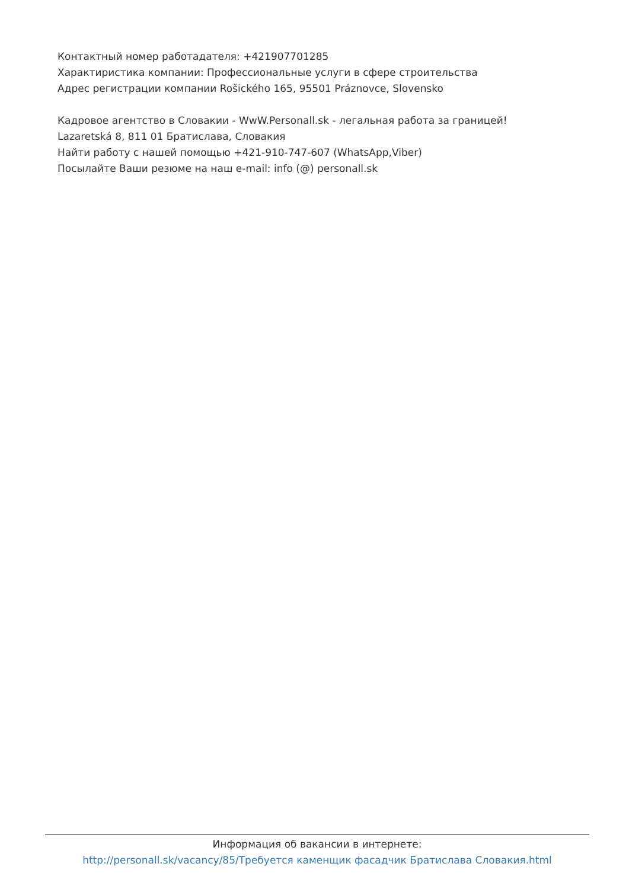Контактный номер работадателя: +421907701285
Характиристика компании: Профессиональные услуги в сфере строительства
Адрес регистрации компании Rošického 165, 95501 Práznovce, Slovensko
Кадровое агентство в Словакии - WwW.Personall.sk - легальная работа за границей!
Lazaretská 8, 811 01 Братислава, Словакия
Найти работу с нашей помощью +421-910-747-607 (WhatsApp,Viber)
Посылайте Ваши резюме на наш e-mail: info (@) personall.sk
Информация об вакансии в интернете:
http://personall.sk/vacancy/85/Требуется каменщик фасадчик Братислава Словакия.html